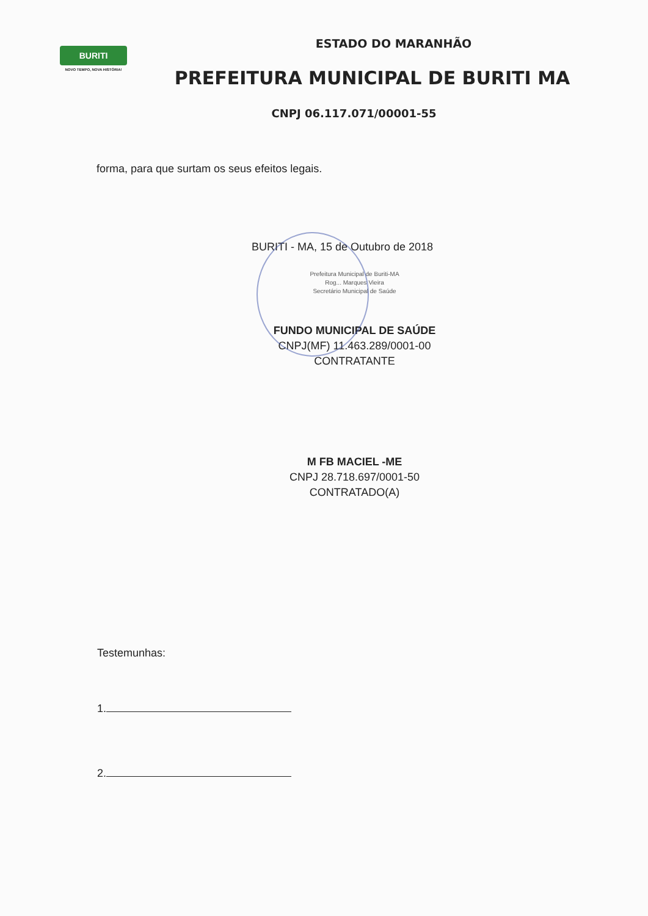BURITI
NOVO TEMPO, NOVA HISTÓRIA!
ESTADO DO MARANHÃO
PREFEITURA MUNICIPAL DE BURITI MA
CNPJ 06.117.071/00001-55
forma, para que surtam os seus efeitos legais.
BURITI - MA, 15 de Outubro de 2018
Prefeitura Municipal de Buriti-MA
Rog... Marques Vieira
Secretário Municipal de Saúde
FUNDO MUNICIPAL DE SAÚDE
CNPJ(MF) 11.463.289/0001-00
CONTRATANTE
M FB MACIEL -ME
CNPJ 28.718.697/0001-50
CONTRATADO(A)
Testemunhas:
1.
2.